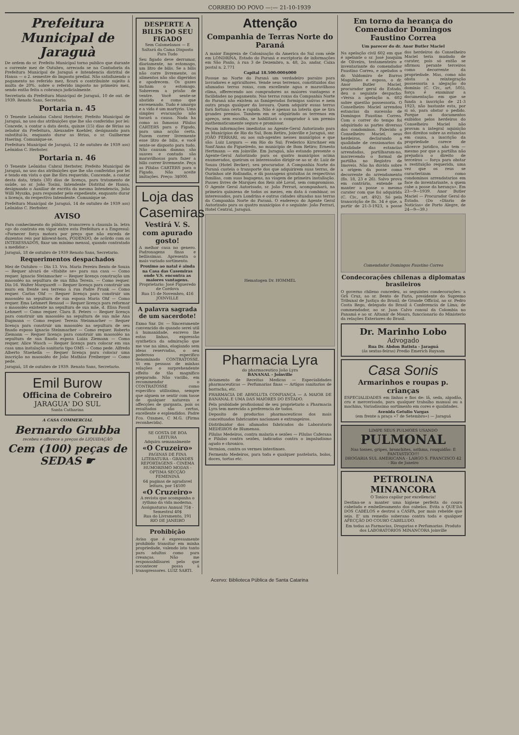CORREIO DO POVO —:— 21-10-1939
Prefeitura Municipal de Jaraguà
De ordem do sr. Prefeito Municipal torno publico que durante o corrente mez de Outubro, arrecada se na Contadoria da Prefeitura Municipal de Jaraguá e Intendencia distrital de Hansa — o 2. semestre do Imposto predial. Não satisfazendo o pagamento no referido mez, ficará o contribuinte sujeito á multa de 20%. sobre o referido imposto no primeiro mez, sendo então feita a cobrança judicialmente.
Secretaria da Prefeitura Municipal de Jaraguá, 10 de out. de 1939. Renato Sans, Secretario.
Portaria n. 45
O Tenente Leônidas Cabral Herbster, Prefeito Municipal de Jaraguá, no uso das atribuições que lhe são conferidas por lei: Concede, a contar a data desta, quinze (15) dias de férias ao zelador da Prefeitura, Alexandre Koehler, designando para substituí-lo, enquanto durar as férias, o sr. Guilherme Haering. Comunique-se.
Prefeitura Municipal de Jaraguá, 12 de outubro de 1939 ass) Leônidas C. Herbster.
Portaria n. 46
O Tenente Leônidas Cabral Herbster, Prefeito Municipal de Jaraguá, no uso das atribuições que lhe são conferidas por lei e tendo em vista o que lhe fôra requerido, Concende, a contar desta data, trinta (30) dias de licença, para tratamento de saúde, ao sr. João Tosini, Intendente Distrital de Hansa, designando o Auxiliar de escrita da mesma Intendencia, João Willi Myszka, para responder pelo expediente, enquanto durar a licença, do respectivo Intendente. Comunique se.
Prefeitura Municipal de Jaraguá, 14 de outubro de 1939 ass) Leônidas C. Herbster.
AVISO
Para conhecimento do público, transcrevo a clausula la. letra «g» do contrato em vigor entre esta Prefeitura e a Empresul: «Fornecer força motora por preço que não exceda de duzentos reis por kilowat-hora, PODENDO, de acôrdo com os INTERESSADOS, fixar um minimo mensal, quando contratado a medidor.»
Jaraguá, 18 de outubro de 1939 Renato Sans, Secretario.
Requerimentos despachados
Mez de Outubro — Dia 13. Vva. Maria Pereira Bento de Souza — Requer alvará de «Habite se» para sua casa — Como requer. Ignacio Steinmacher — Requer licença construção um maosoléo na sepultura de sua filha Tereza. — Como requer. Dia 16. Walter Marquardt — Requer licença para construir um muro em frente seu terreno á rua Padre Frank — Como requer. Carlos Ohf — Requer licença para construir um maosoléo na sepultura de sua esposa Maria Ohf — Como requer. Ema Lehmert Renaud — Requer licença para reformar o maosoléo existente na sepultura de sua mãe, d. Elisa Fossil Lehmert — Como requer. Clara B. Peters — Requer licença para construir um maosoléo na sepultura de sua mãe Ana Bugmann — Como requer. Tereza Steinmacher — Requer licença para construir um maosoléo na sepultura de seu finado esposo Ignacio Steinmacher — Como requer. Roberto Ziemann — Requer licença para construir um maosoléo na sepultura de sua finada esposa Luiza Ziemann — Como requer. Alice Wasch — Requer licença para colocar em sua casa uma instalação sanitaria tipo OMS — Como pede. Alfredo Alberto Staehelin — Requer licença para colocar uma inscrição no maosoléo de João Mathias Freiberger — Como pede.
Jaraguá, 18 de outubro de 1939. Renato Sans, Secretario.
Emil Burow
Officina de Cobreiro
JARAGUA' DO SUL
Santa Catharina
A CASA COMMERCIAL
Bernardo Grubba
recebeu e offerece a preços de LIQUIDAÇÃO
Cem (100) peças de SEDAS ☛
DESPERTE A BILIS DO SEU FIGADO
Sem Calomelanos — E Saltará da Cama Disposto Para Tudo
Seu figado deve derramar, diariamente, no estomago, um litro de bilis. Se a bilis não corre livremente, os alimentos não são digeridos e apodrecem. Os gazes incham o estomago. Sobrevem a prisão de ventre. Você sente-se abatido e como que envenenado. Tudo é amargo e a vida é um martyrio. Uma simples evacuação não tocará a causa. Nada ha como as famosas Pilulas CARTERS para o Figado, para uma acção certa. Fazem correr livremente esse litro de bilis, e você sente-se disposto para tudo. Não causam damno; são suaves e contudo são maravilhosas para fazer a bilis correr livremente. Peça as Pilulas CARTERS para o Figado. Não aceite imitações. Preço: 3$000.
Loja das Casemiras
Vestirá V. S. com apurado gosto!
A melhor casa no genero. Padronagens finas e bellissimas. Apresenta o mais variado sortimento.
Proximo ao natal é ainda na Casa das Casemiras onde V.S. encontra as maiores vantagens.
Proprietario: José Figueredo de Cordova
Rua 15 de Novembro, 416 JOINVILLE
A palavra sagrada de um sacerdote!
Exmo Snr. Dr. — Sinceramente convencido do quando serei util á humanidade, escrevo lhe estas linhas, expressão synthetica da admiração que me vae na alma, elogiando sem ideas reservadas, o seu poderoso especifico denominado CONTRATOSSE. Vi em pessoas de minhas relações o surprehendente effeito de tão magnifico preparado. Não vacillo, em recommendar o CONTRATOSSE como especifico utilissimo, sempre que alguem se sentir com tosse de qualquer natureza e affecções de garganta, pois os resultados são certos, excellente e esplendidos. Padre Fco. Ozames, C M.G. (Firma reconhecida).
SE GOSTA DE BOA LEITURA
Adquira semanalmente
«O Cruzeiro»
PAGINAS DE FINA LITERATURA - GRANDES REPORTAGENS - CINEMA HUMORISMO MODAS - OPTIMA SECÇÃO FEMENINA
64 paginas de agradavel leitura, por 1$500
«O Cruzeiro»
A revista que acompanha o rythmo da vida moderna. Assignaturas Annual 75$ - Semestral 40$
Rua do Livramento, 191 RIO DE JANEIRO
Prohibição
Aviso que é expressamente prohibido transitar em minha propriedade, valendo isto tanto para adultos como para creanças. Não me responsabilisarei pelo que accontecer possa á transgressores. LUIZ SARTI.
Attenção
Companhia de Terras Norte do Paraná
A maior Empreza de Colonisação da America do Sul com séde em LONDRINA, Estado do Paraná e escriptorio de informações em São Paulo, á rua 3 de Dezembro, n. 48, 2o. andar, Caixa postal n. 2.771
Capital 18.500:000$000
Possue no Norte do Paraná um verdadeiro paraizo para lavradores e agricultores. Vende seus terrenos, constituidos das afamadas terras roxas, com excellente agua e maravilhoso clima, offerecendo aos compradores as maiores vantagens e facilidades no pagamento. Nas terras roxas da Companhia Norte do Paraná não existem as famigeradas formigas saúvas e nem outra praga qualquer da lavoura. Quem adquirir essas terras fará fortuna certa e rapida. Não é apenas na loteria que se tira grandes premios. Tambem em se adquirindo os terrenos em apreço, sem escolha, se habilitará o comprador á um premio mathematicamente seguro e promissor.
Peçam informações imediatas ao Agente-Geral Autorizado para os Municipios de Rio do Sul, Bom Retiro, Joinville e Jaraguá, snr. JOÃO FERRARI, ou aos sub-agentes nesses municipios e que são: Luiz Largura — em Rio do Sul; Frederico Kirschner em Sant'Anna do Figuelredo, no municipio de Bom Retiro; Ernesto Hertmann — em Joinville. Em Jaraguá, não estando presente o Agente-Geral Autorizado para os quatro municipios acima enumerados, queiram os interessados dirigir-se ao sr. dr. Luiz de Souza (Hotel Becker), seu procurador. A Companhia Norte do Paraná custeia o transporte dos que adquirirem suas terras, de Ourinhos até Rollandia, e dá passagens gratuitas ás respectivas familias, com suas bagagens, na viagem de primeira installação. Passes livres de Marques dos Reis até Lovat, sem compromisso. O Agente Geral Autorisado, sr. João Ferrari, acompanhará, na primeira quinzena de todos os mezes, em data á combinar, os interessados, para Londrina e outras cidades situadas nas terras da Companhia Norte do Paraná. O endereço do Agente Geral Autorizado para os quatro municipios é o seguinte: João Ferrari, Hotel Central, Jaraguá.
Hematogen Dr. HOMMEL
Pharmacia Lyra
do pharmaceutico João Lyra
BANANAL - Joinville
Aviamento de Receitas Medicas — Especialidades pharmaceuticas — Perfumarias finas — Artigos sanitarios de borracha, etc.
PHARMACIA DE ABSOLUTA CONFIANÇA — A MAIOR DE BANANAL E UMA DAS MAIORES DO ESTADO.
Pela probidade profissional de seu proprietario a Pharmacia Lyra tem merecido a preferencia de todos.
Deposito de productos pharmaceuticos dos mais conceituados fabricantes nacionaes e extrangeiros.
Distribuidor dos afamados fabricados do Laboratorio MEDEIROS de Blumenau.
Pilulas Medeiros, contra malaria e sezões — Pilulas Caferana e Pilulas contra sezões, indicadas contra o impaludismo agudo e chronico.
Vermion, contra os vermes intestinaes.
Fermento Medeiros, para toda e qualquer pastelaria, bolos, doces, tortas etc.
Em torno da herança do Comendador Domingos Faustino Correa
Um parecer do dr. Anor Butler Maciel
Na apelação civil 602 em que é apelante o sr. José Joaquim de Oliveira, testamenteiro e inventariante do comendador Faustino Correa, e apelados o dr. Valdomiro de Barros Magalhães e esposa, o dr. Anor Butler Maciel, procurador geral do Estado, deu o seguinte despacho: «Versa a apelação n. 602 sobre questão possessoria. O Conselheiro Maciel arrendou estancias da sucessão de Domingos Faustino Correa. Com o correr do tempo foi adquirindo as partes diversas dos condominos. Falecido o Conselheiro Maciel, seus herdeiros, declarando a qualidade de cessionarios da totalidade das estancias arrendadas, partilharam-na, inscrevendo o formal de partilha no Registro de Imoveis. Não ha duvida sobre a origem da posse como decorrente do arrendamento (fls. 18, 23 e 26). Salvo prova em contrário, entende se manter a posse o mesmo carater com que foi adquirida (C. Civ., art. 492). Só pela transcrição de fls. 34 é que, a partir de 21-3-1923, a posse dos herdeiros do Conselheiro Maciel teria mudado de carater, pois só então se afirmou perante terceiros como decorrente da propriedade. Mas, como não obsta a reintegração possessoria a alegação do dominio (C. Civ., art. 505), força é examinar a documentação em que se funda a inscrição de 21-3 1923, não bastante esta, por si só, para obstar o pedido. Porque os documentos exibidos pelos herdeiros do Conselheiro Maciel não provam a integral aquisição dos direitos sobre as estancias em causa, a inscrição da propriedade carece de alicerce juridico, não tem — mesmo por que a partilha não prejudica o direito de terceiros — força para obstar a restituição requerida, uma vez que os reus se caracterizam como condominos arrendatarios em face do inventariante, a quem cabe a posse da herança». Em 23—9—1939. Anor Butler Maciel — Procurador Geral do Estado. (Do «Diario de Noticias» de Porto Alegre, de 24—9—39.)
Comendador Domingos Faustino Correa
Condecorações chilenas a diplomatas brasileiros
O governo chileno concedeu, as seguintes condecorações: a Grã Cruz, ao sr. Bento de Faria, presidente do Supremo Tribunal de Justiça do Brasil; de Grande Official, ao sr. Pedro Costa Rego, delegado do Brasil á Conferencia de Lima; de commendador, ao sr. Juan Calvo consul da Colombia no Panamá e ao sr. Altamir de Moura, funccionario do Ministerio da relações Exteriores do Brasil.
Dr. Marinho Lobo
Advogado
Rua Dr. Abdon Batista - Jaraguá
(ás sextas-feiras) Predio Emerich Ruysam
Casa Sonis
Armarinhos e roupas p. crianças
ESPECIALIDADES em linhas e fios de: lã, seda, algodão, cru e mercerisado, para qualquer trabalho manual ou a machina, Variadissimo sortimento em cores e qualidades.
Avenida Getulio Vargas
(em frente a praça «7 de Setembro») — Jaraguá
LIMPE SEUS PULMOES USANDO
PULMONAL
Nas tosses, gripes, bronchites, asthma, rouquidão: E FANTASTICO!!!
DROGARIA SUL AMERICANA - LARGO S. FRANCISCO 42 - Rio de Janeiro
PETROLINA MINANCORA
O Tonico capilar por excellencia!
Destina-se a manter uma higiene perfeita do couro cabeludo e embellesamento dos cabelos. Evita a QUE'DA DOS CABELOS e destroi a CASPA, por mais rebelde que seja. E' um remedio soberano contra toda e qualquer AFECÇÃO DO COURO CABELUDO.
Em todas as Farmacias, Drogarias e Perfumarias. Produto dos LABORATORIOS MINANCORA Joinville
Acervo: Biblioteca Pública de Santa Catarina